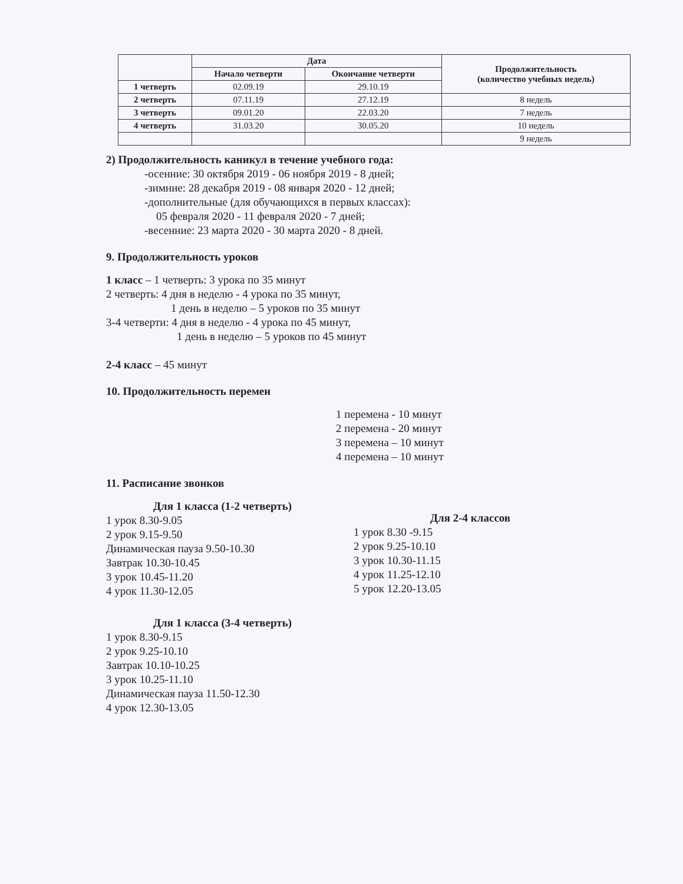| | Дата | | Продолжительность (количество учебных недель) |
| --- | --- | --- | --- |
| | Начало четверти | Окончание четверти | |
| 1 четверть | 02.09.19 | 29.10.19 | |
| 2 четверть | 07.11.19 | 27.12.19 | 8 недель |
| 3 четверть | 09.01.20 | 22.03.20 | 7 недель |
| 4 четверть | 31.03.20 | 30.05.20 | 10 недель |
| | | | 9 недель |
2) Продолжительность каникул в течение учебного года:
-осенние: 30 октября 2019 - 06 ноября 2019 - 8 дней;
-зимние: 28 декабря 2019 - 08 января 2020 - 12 дней;
-дополнительные (для обучающихся в первых классах):
05 февраля 2020 - 11 февраля 2020 - 7 дней;
-весенние: 23 марта 2020 - 30 марта 2020 - 8 дней.
9. Продолжительность уроков
1 класс – 1 четверть: 3 урока по 35 минут
2 четверть: 4 дня в неделю - 4 урока по 35 минут,
1 день в неделю – 5 уроков по 35 минут
3-4 четверти: 4 дня в неделю - 4 урока по 45 минут,
1 день в неделю – 5 уроков по 45 минут
2-4 класс – 45 минут
10. Продолжительность перемен
1 перемена - 10 минут
2 перемена - 20 минут
3 перемена – 10 минут
4 перемена – 10 минут
11. Расписание звонков
Для 1 класса (1-2 четверть)
1 урок 8.30-9.05
2 урок 9.15-9.50
Динамическая пауза 9.50-10.30
Завтрак 10.30-10.45
3 урок 10.45-11.20
4 урок 11.30-12.05
Для 2-4 классов
1 урок 8.30 -9.15
2 урок 9.25-10.10
3 урок 10.30-11.15
4 урок 11.25-12.10
5 урок 12.20-13.05
Для 1 класса (3-4 четверть)
1 урок 8.30-9.15
2 урок 9.25-10.10
Завтрак 10.10-10.25
3 урок 10.25-11.10
Динамическая пауза 11.50-12.30
4 урок 12.30-13.05